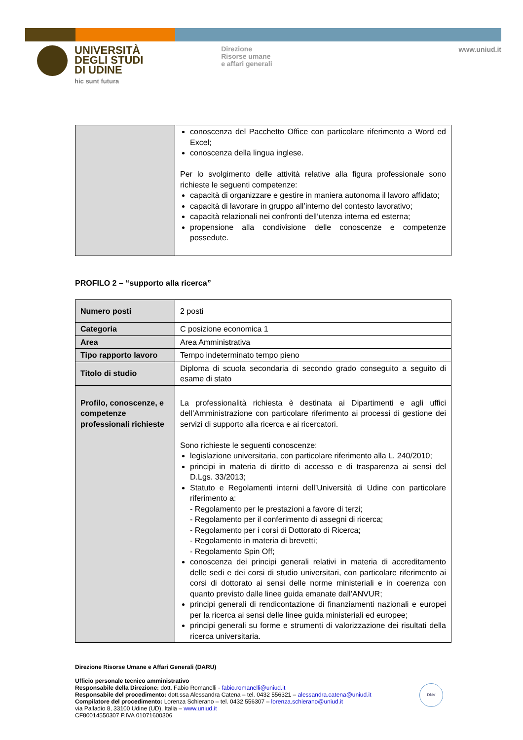UNIVERSITÀ
DEGLI STUDI
DI UDINE
hic sunt futura
Direzione
Risorse umane
e affari generali
www.uniud.it
| | conoscenza del Pacchetto Office con particolare riferimento a Word ed Excel; conoscenza della lingua inglese. Per lo svolgimento delle attività relative alla figura professionale sono richieste le seguenti competenze: capacità di organizzare e gestire in maniera autonoma il lavoro affidato; capacità di lavorare in gruppo all’interno del contesto lavorativo; capacità relazionali nei confronti dell’utenza interna ed esterna; propensione alla condivisione delle conoscenze e competenze possedute. |
PROFILO 2 – “supporto alla ricerca”
| Numero posti | 2 posti |
| Categoria | C posizione economica 1 |
| Area | Area Amministrativa |
| Tipo rapporto lavoro | Tempo indeterminato tempo pieno |
| Titolo di studio | Diploma di scuola secondaria di secondo grado conseguito a seguito di esame di stato |
| Profilo, conoscenze, e competenze professionali richieste | La professionalità richiesta è destinata ai Dipartimenti e agli uffici dell’Amministrazione con particolare riferimento ai processi di gestione dei servizi di supporto alla ricerca e ai ricercatori. Sono richieste le seguenti conoscenze: legislazione universitaria, con particolare riferimento alla L. 240/2010; principi in materia di diritto di accesso e di trasparenza ai sensi del D.Lgs. 33/2013; Statuto e Regolamenti interni dell’Università di Udine con particolare riferimento a: - Regolamento per le prestazioni a favore di terzi; - Regolamento per il conferimento di assegni di ricerca; - Regolamento per i corsi di Dottorato di Ricerca; - Regolamento in materia di brevetti; - Regolamento Spin Off; conoscenza dei principi generali relativi in materia di accreditamento delle sedi e dei corsi di studio universitari, con particolare riferimento ai corsi di dottorato ai sensi delle norme ministeriali e in coerenza con quanto previsto dalle linee guida emanate dall’ANVUR; principi generali di rendicontazione di finanziamenti nazionali e europei per la ricerca ai sensi delle linee guida ministeriali ed europee; principi generali su forme e strumenti di valorizzazione dei risultati della ricerca universitaria. |
Direzione Risorse Umane e Affari Generali (DARU)
Ufficio personale tecnico amministrativo
Responsabile della Direzione: dott. Fabio Romanelli - fabio.romanelli@uniud.it
Responsabile del procedimento: dott.ssa Alessandra Catena – tel. 0432 556321 – alessandra.catena@uniud.it
Compilatore del procedimento: Lorenza Schierano – tel. 0432 556307 – lorenza.schierano@uniud.it
via Palladio 8, 33100 Udine (UD), Italia – www.uniud.it
CF80014550307 P.IVA 01071600306
DNV